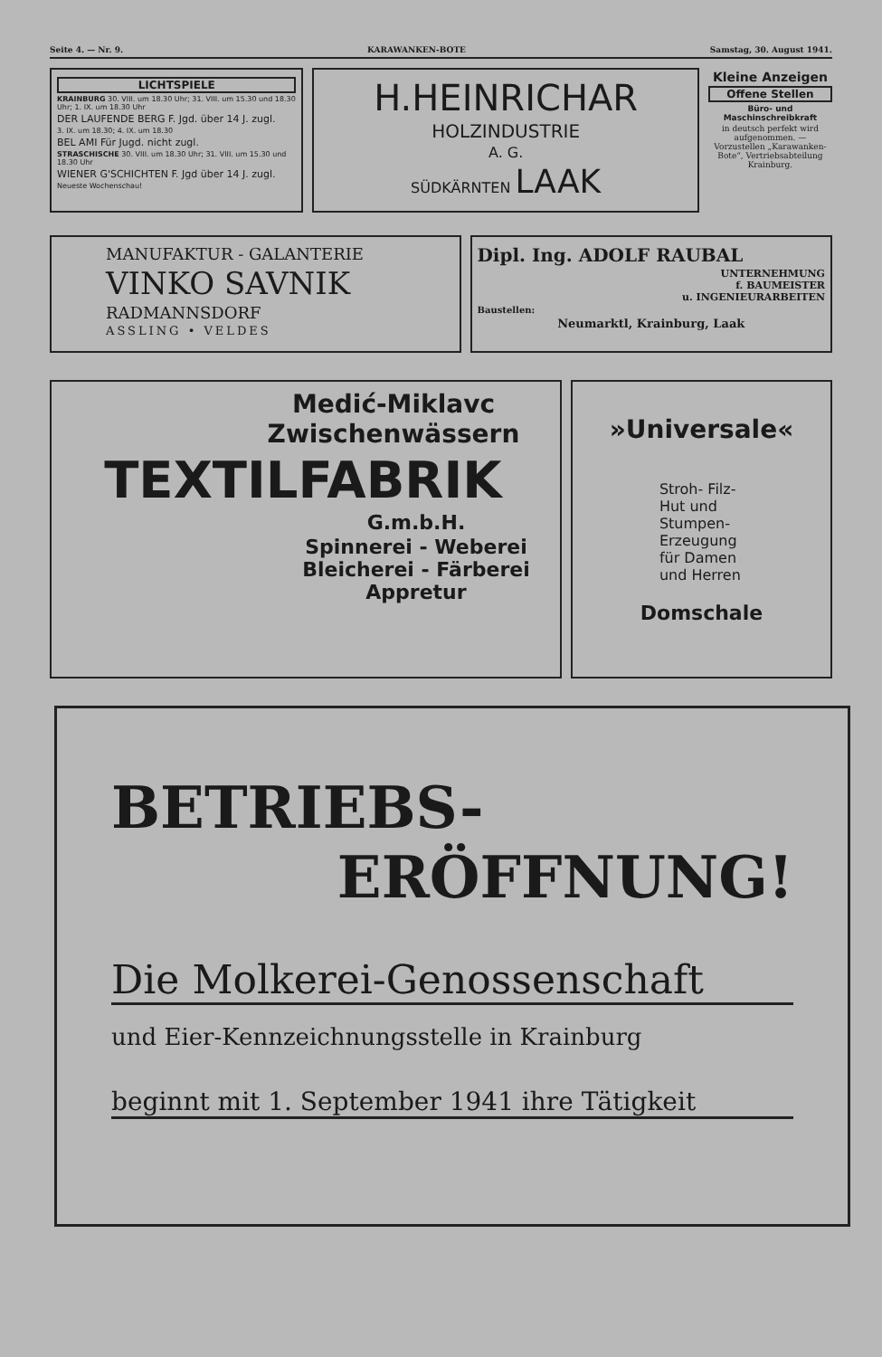Seite 4. — Nr. 9. KARAWANKEN-BOTE Samstag, 30. August 1941.
LICHTSPIELE
KRAINBURG 30. VIII. um 18.30 Uhr; 31. VIII. um 15.30 und 18.30 Uhr; 1. IX. um 18.30 Uhr
DER LAUFENDE BERG F. Jgd. über 14 J. zugl.
3. IX. um 18.30; 4. IX. um 18.30
BEL AMI Für Jugd. nicht zugl.
STRASCHISCHE 30. VIII. um 18.30 Uhr; 31. VIII. um 15.30 und 18.30 Uhr
WIENER G'SCHICHTEN F. Jgd über 14 J. zugl.
Neueste Wochenschau!
H.HEINRICHAR
HOLZINDUSTRIE
A. G.
SÜDKÄRNTEN LAAK
Kleine Anzeigen
Offene Stellen
Büro- und Maschinschreibkraft
in deutsch perfekt wird aufgenommen. — Vorzustellen „Karawanken-Bote“, Vertriebsabteilung Krainburg.
MANUFAKTUR - GALANTERIE
VINKO SAVNIK
RADMANNSDORF
ASSLING • VELDES
Dipl. Ing. ADOLF RAUBAL
UNTERNEHMUNG
f. BAUMEISTER
u. INGENIEURARBEITEN
Baustellen:
Neumarktl, Krainburg, Laak
Medić-Miklavc
Zwischenwässern
TEXTILFABRIK
G.m.b.H.
Spinnerei - Weberei
Bleicherei - Färberei
Appretur
»Universale«
Stroh- Filz-
Hut und
Stumpen-
Erzeugung
für Damen
und Herren
Domschale
BETRIEBS-
ERÖFFNUNG!
Die Molkerei-Genossenschaft
und Eier-Kennzeichnungsstelle in Krainburg
beginnt mit 1. September 1941 ihre Tätigkeit